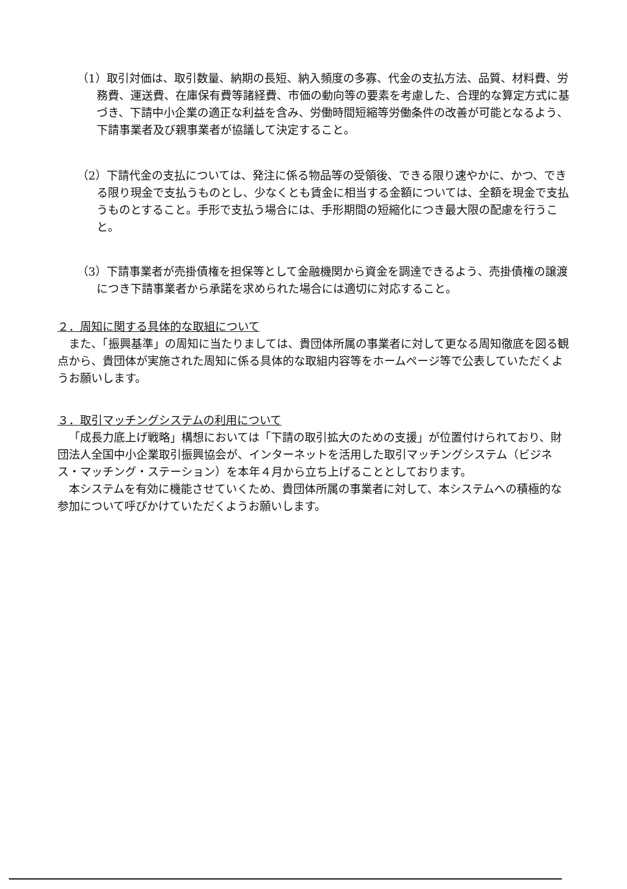（1）取引対価は、取引数量、納期の長短、納入頻度の多寡、代金の支払方法、品質、材料費、労務費、運送費、在庫保有費等諸経費、市価の動向等の要素を考慮した、合理的な算定方式に基づき、下請中小企業の適正な利益を含み、労働時間短縮等労働条件の改善が可能となるよう、下請事業者及び親事業者が協議して決定すること。
（2）下請代金の支払については、発注に係る物品等の受領後、できる限り速やかに、かつ、できる限り現金で支払うものとし、少なくとも賃金に相当する金額については、全額を現金で支払うものとすること。手形で支払う場合には、手形期間の短縮化につき最大限の配慮を行うこと。
（3）下請事業者が売掛債権を担保等として金融機関から資金を調達できるよう、売掛債権の譲渡につき下請事業者から承諾を求められた場合には適切に対応すること。
２．周知に関する具体的な取組について
また、「振興基準」の周知に当たりましては、貴団体所属の事業者に対して更なる周知徹底を図る観点から、貴団体が実施された周知に係る具体的な取組内容等をホームページ等で公表していただくようお願いします。
３．取引マッチングシステムの利用について
「成長力底上げ戦略」構想においては「下請の取引拡大のための支援」が位置付けられており、財団法人全国中小企業取引振興協会が、インターネットを活用した取引マッチングシステム（ビジネス・マッチング・ステーション）を本年４月から立ち上げることとしております。
本システムを有効に機能させていくため、貴団体所属の事業者に対して、本システムへの積極的な参加について呼びかけていただくようお願いします。